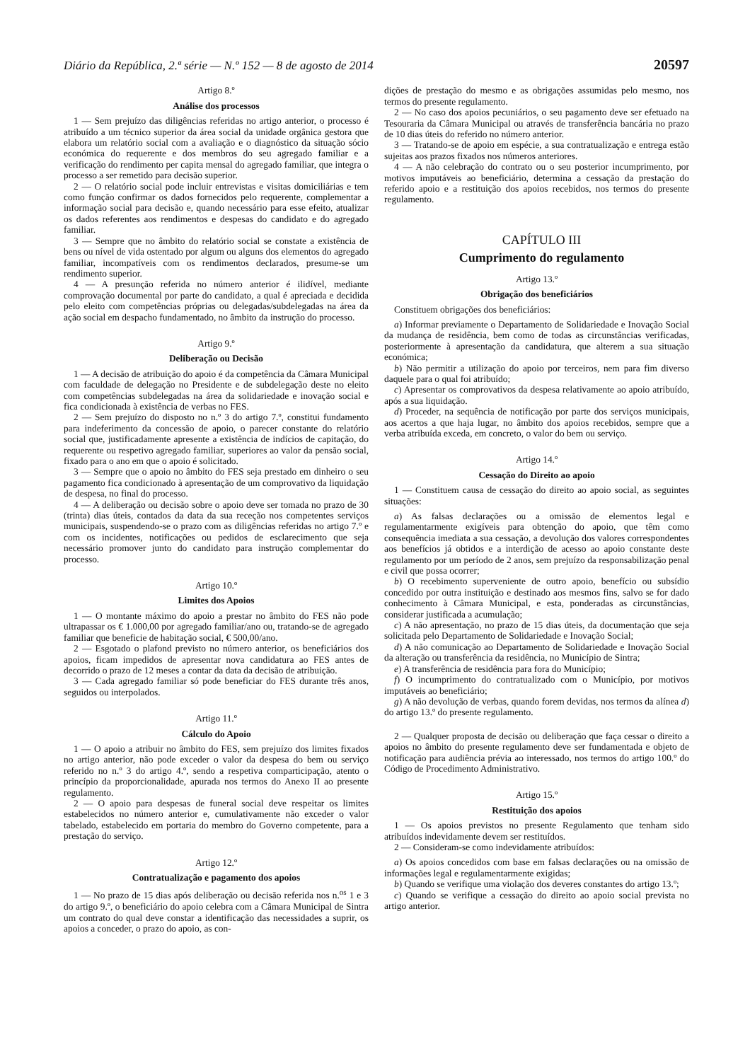Diário da República, 2.ª série — N.º 152 — 8 de agosto de 2014 20597
Artigo 8.º
Análise dos processos
1 — Sem prejuízo das diligências referidas no artigo anterior, o processo é atribuído a um técnico superior da área social da unidade orgânica gestora que elabora um relatório social com a avaliação e o diagnóstico da situação sócio económica do requerente e dos membros do seu agregado familiar e a verificação do rendimento per capita mensal do agregado familiar, que integra o processo a ser remetido para decisão superior.
2 — O relatório social pode incluir entrevistas e visitas domiciliárias e tem como função confirmar os dados fornecidos pelo requerente, complementar a informação social para decisão e, quando necessário para esse efeito, atualizar os dados referentes aos rendimentos e despesas do candidato e do agregado familiar.
3 — Sempre que no âmbito do relatório social se constate a existência de bens ou nível de vida ostentado por algum ou alguns dos elementos do agregado familiar, incompatíveis com os rendimentos declarados, presume-se um rendimento superior.
4 — A presunção referida no número anterior é ilidível, mediante comprovação documental por parte do candidato, a qual é apreciada e decidida pelo eleito com competências próprias ou delegadas/subdelegadas na área da ação social em despacho fundamentado, no âmbito da instrução do processo.
Artigo 9.º
Deliberação ou Decisão
1 — A decisão de atribuição do apoio é da competência da Câmara Municipal com faculdade de delegação no Presidente e de subdelegação deste no eleito com competências subdelegadas na área da solidariedade e inovação social e fica condicionada à existência de verbas no FES.
2 — Sem prejuízo do disposto no n.º 3 do artigo 7.º, constitui fundamento para indeferimento da concessão de apoio, o parecer constante do relatório social que, justificadamente apresente a existência de indícios de capitação, do requerente ou respetivo agregado familiar, superiores ao valor da pensão social, fixado para o ano em que o apoio é solicitado.
3 — Sempre que o apoio no âmbito do FES seja prestado em dinheiro o seu pagamento fica condicionado à apresentação de um comprovativo da liquidação de despesa, no final do processo.
4 — A deliberação ou decisão sobre o apoio deve ser tomada no prazo de 30 (trinta) dias úteis, contados da data da sua receção nos competentes serviços municipais, suspendendo-se o prazo com as diligências referidas no artigo 7.º e com os incidentes, notificações ou pedidos de esclarecimento que seja necessário promover junto do candidato para instrução complementar do processo.
Artigo 10.º
Limites dos Apoios
1 — O montante máximo do apoio a prestar no âmbito do FES não pode ultrapassar os € 1.000,00 por agregado familiar/ano ou, tratando-se de agregado familiar que beneficie de habitação social, € 500,00/ano.
2 — Esgotado o plafond previsto no número anterior, os beneficiários dos apoios, ficam impedidos de apresentar nova candidatura ao FES antes de decorrido o prazo de 12 meses a contar da data da decisão de atribuição.
3 — Cada agregado familiar só pode beneficiar do FES durante três anos, seguidos ou interpolados.
Artigo 11.º
Cálculo do Apoio
1 — O apoio a atribuir no âmbito do FES, sem prejuízo dos limites fixados no artigo anterior, não pode exceder o valor da despesa do bem ou serviço referido no n.º 3 do artigo 4.º, sendo a respetiva comparticipação, atento o princípio da proporcionalidade, apurada nos termos do Anexo II ao presente regulamento.
2 — O apoio para despesas de funeral social deve respeitar os limites estabelecidos no número anterior e, cumulativamente não exceder o valor tabelado, estabelecido em portaria do membro do Governo competente, para a prestação do serviço.
Artigo 12.º
Contratualização e pagamento dos apoios
1 — No prazo de 15 dias após deliberação ou decisão referida nos n.<sup>os</sup> 1 e 3 do artigo 9.º, o beneficiário do apoio celebra com a Câmara Municipal de Sintra um contrato do qual deve constar a identificação das necessidades a suprir, os apoios a conceder, o prazo do apoio, as con-
dições de prestação do mesmo e as obrigações assumidas pelo mesmo, nos termos do presente regulamento.
2 — No caso dos apoios pecuniários, o seu pagamento deve ser efetuado na Tesouraria da Câmara Municipal ou através de transferência bancária no prazo de 10 dias úteis do referido no número anterior.
3 — Tratando-se de apoio em espécie, a sua contratualização e entrega estão sujeitas aos prazos fixados nos números anteriores.
4 — A não celebração do contrato ou o seu posterior incumprimento, por motivos imputáveis ao beneficiário, determina a cessação da prestação do referido apoio e a restituição dos apoios recebidos, nos termos do presente regulamento.
CAPÍTULO III
Cumprimento do regulamento
Artigo 13.º
Obrigação dos beneficiários
Constituem obrigações dos beneficiários:
a) Informar previamente o Departamento de Solidariedade e Inovação Social da mudança de residência, bem como de todas as circunstâncias verificadas, posteriormente à apresentação da candidatura, que alterem a sua situação económica;
b) Não permitir a utilização do apoio por terceiros, nem para fim diverso daquele para o qual foi atribuído;
c) Apresentar os comprovativos da despesa relativamente ao apoio atribuído, após a sua liquidação.
d) Proceder, na sequência de notificação por parte dos serviços municipais, aos acertos a que haja lugar, no âmbito dos apoios recebidos, sempre que a verba atribuída exceda, em concreto, o valor do bem ou serviço.
Artigo 14.º
Cessação do Direito ao apoio
1 — Constituem causa de cessação do direito ao apoio social, as seguintes situações:
a) As falsas declarações ou a omissão de elementos legal e regulamentarmente exigíveis para obtenção do apoio, que têm como consequência imediata a sua cessação, a devolução dos valores correspondentes aos benefícios já obtidos e a interdição de acesso ao apoio constante deste regulamento por um período de 2 anos, sem prejuízo da responsabilização penal e civil que possa ocorrer;
b) O recebimento superveniente de outro apoio, benefício ou subsídio concedido por outra instituição e destinado aos mesmos fins, salvo se for dado conhecimento à Câmara Municipal, e esta, ponderadas as circunstâncias, considerar justificada a acumulação;
c) A não apresentação, no prazo de 15 dias úteis, da documentação que seja solicitada pelo Departamento de Solidariedade e Inovação Social;
d) A não comunicação ao Departamento de Solidariedade e Inovação Social da alteração ou transferência da residência, no Município de Sintra;
e) A transferência de residência para fora do Município;
f) O incumprimento do contratualizado com o Município, por motivos imputáveis ao beneficiário;
g) A não devolução de verbas, quando forem devidas, nos termos da alínea d) do artigo 13.º do presente regulamento.
2 — Qualquer proposta de decisão ou deliberação que faça cessar o direito a apoios no âmbito do presente regulamento deve ser fundamentada e objeto de notificação para audiência prévia ao interessado, nos termos do artigo 100.º do Código de Procedimento Administrativo.
Artigo 15.º
Restituição dos apoios
1 — Os apoios previstos no presente Regulamento que tenham sido atribuídos indevidamente devem ser restituídos.
2 — Consideram-se como indevidamente atribuídos:
a) Os apoios concedidos com base em falsas declarações ou na omissão de informações legal e regulamentarmente exigidas;
b) Quando se verifique uma violação dos deveres constantes do artigo 13.º;
c) Quando se verifique a cessação do direito ao apoio social prevista no artigo anterior.